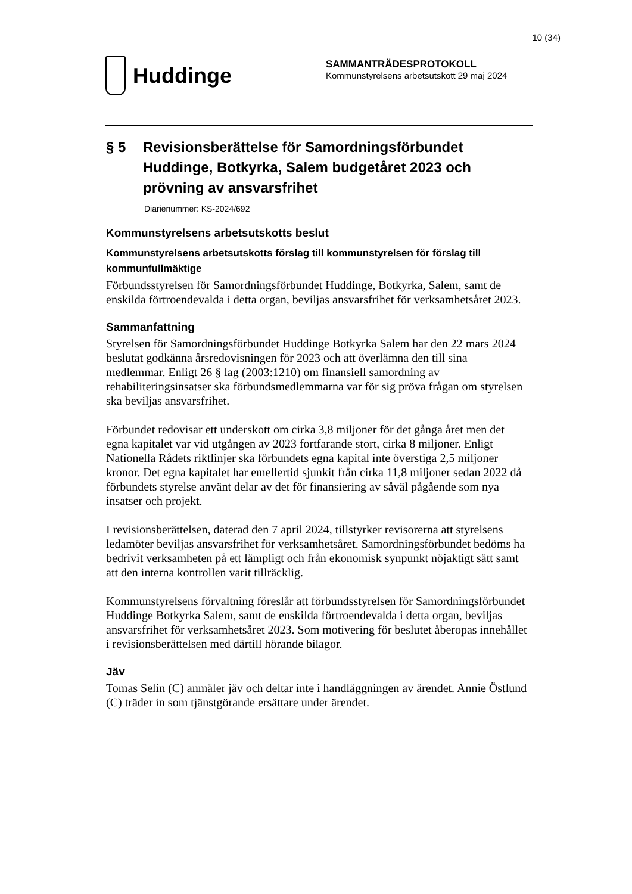10 (34)
Huddinge
SAMMANTRÄDESPROTOKOLL
Kommunstyrelsens arbetsutskott 29 maj 2024
§ 5 Revisionsberättelse för Samordningsförbundet Huddinge, Botkyrka, Salem budgetåret 2023 och prövning av ansvarsfrihet
Diarienummer: KS-2024/692
Kommunstyrelsens arbetsutskotts beslut
Kommunstyrelsens arbetsutskotts förslag till kommunstyrelsen för förslag till kommunfullmäktige
Förbundsstyrelsen för Samordningsförbundet Huddinge, Botkyrka, Salem, samt de enskilda förtroendevalda i detta organ, beviljas ansvarsfrihet för verksamhetsåret 2023.
Sammanfattning
Styrelsen för Samordningsförbundet Huddinge Botkyrka Salem har den 22 mars 2024 beslutat godkänna årsredovisningen för 2023 och att överlämna den till sina medlemmar. Enligt 26 § lag (2003:1210) om finansiell samordning av rehabiliteringsinsatser ska förbundsmedlemmarna var för sig pröva frågan om styrelsen ska beviljas ansvarsfrihet.
Förbundet redovisar ett underskott om cirka 3,8 miljoner för det gånga året men det egna kapitalet var vid utgången av 2023 fortfarande stort, cirka 8 miljoner. Enligt Nationella Rådets riktlinjer ska förbundets egna kapital inte överstiga 2,5 miljoner kronor. Det egna kapitalet har emellertid sjunkit från cirka 11,8 miljoner sedan 2022 då förbundets styrelse använt delar av det för finansiering av såväl pågående som nya insatser och projekt.
I revisionsberättelsen, daterad den 7 april 2024, tillstyrker revisorerna att styrelsens ledamöter beviljas ansvarsfrihet för verksamhetsåret. Samordningsförbundet bedöms ha bedrivit verksamheten på ett lämpligt och från ekonomisk synpunkt nöjaktigt sätt samt att den interna kontrollen varit tillräcklig.
Kommunstyrelsens förvaltning föreslår att förbundsstyrelsen för Samordningsförbundet Huddinge Botkyrka Salem, samt de enskilda förtroendevalda i detta organ, beviljas ansvarsfrihet för verksamhetsåret 2023. Som motivering för beslutet åberopas innehållet i revisionsberättelsen med därtill hörande bilagor.
Jäv
Tomas Selin (C) anmäler jäv och deltar inte i handläggningen av ärendet. Annie Östlund (C) träder in som tjänstgörande ersättare under ärendet.